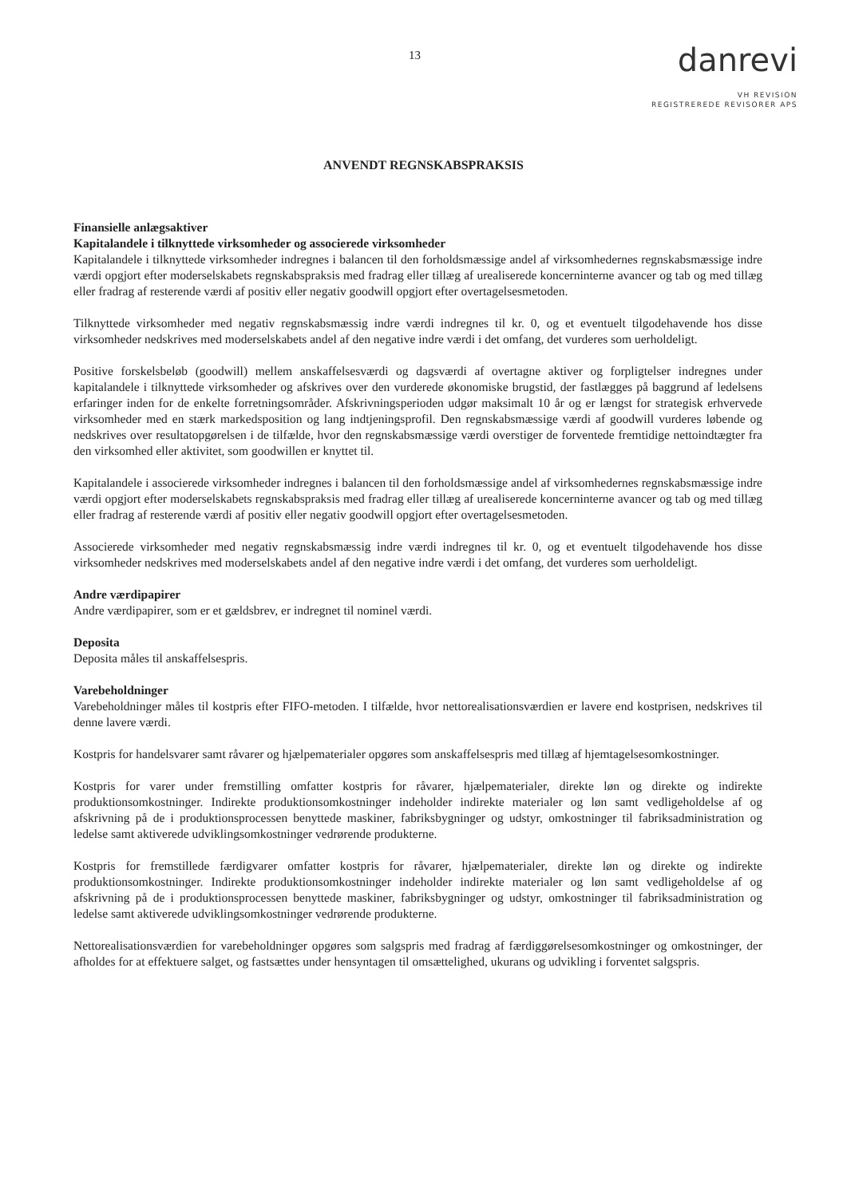13
danrevi
VH REVISION
REGISTREREDE REVISORER APS
ANVENDT REGNSKABSPRAKSIS
Finansielle anlægsaktiver
Kapitalandele i tilknyttede virksomheder og associerede virksomheder
Kapitalandele i tilknyttede virksomheder indregnes i balancen til den forholdsmæssige andel af virksomhedernes regnskabsmæssige indre værdi opgjort efter moderselskabets regnskabspraksis med fradrag eller tillæg af urealiserede koncerninterne avancer og tab og med tillæg eller fradrag af resterende værdi af positiv eller negativ goodwill opgjort efter overtagelsesmetoden.
Tilknyttede virksomheder med negativ regnskabsmæssig indre værdi indregnes til kr. 0, og et eventuelt tilgodehavende hos disse virksomheder nedskrives med moderselskabets andel af den negative indre værdi i det omfang, det vurderes som uerholdeligt.
Positive forskelsbeløb (goodwill) mellem anskaffelsesværdi og dagsværdi af overtagne aktiver og forpligtelser indregnes under kapitalandele i tilknyttede virksomheder og afskrives over den vurderede økonomiske brugstid, der fastlægges på baggrund af ledelsens erfaringer inden for de enkelte forretningsområder. Afskrivningsperioden udgør maksimalt 10 år og er længst for strategisk erhvervede virksomheder med en stærk markedsposition og lang indtjeningsprofil. Den regnskabsmæssige værdi af goodwill vurderes løbende og nedskrives over resultatopgørelsen i de tilfælde, hvor den regnskabsmæssige værdi overstiger de forventede fremtidige nettoindtægter fra den virksomhed eller aktivitet, som goodwillen er knyttet til.
Kapitalandele i associerede virksomheder indregnes i balancen til den forholdsmæssige andel af virksomhedernes regnskabsmæssige indre værdi opgjort efter moderselskabets regnskabspraksis med fradrag eller tillæg af urealiserede koncerninterne avancer og tab og med tillæg eller fradrag af resterende værdi af positiv eller negativ goodwill opgjort efter overtagelsesmetoden.
Associerede virksomheder med negativ regnskabsmæssig indre værdi indregnes til kr. 0, og et eventuelt tilgodehavende hos disse virksomheder nedskrives med moderselskabets andel af den negative indre værdi i det omfang, det vurderes som uerholdeligt.
Andre værdipapirer
Andre værdipapirer, som er et gældsbrev, er indregnet til nominel værdi.
Deposita
Deposita måles til anskaffelsespris.
Varebeholdninger
Varebeholdninger måles til kostpris efter FIFO-metoden. I tilfælde, hvor nettorealisationsværdien er lavere end kostprisen, nedskrives til denne lavere værdi.
Kostpris for handelsvarer samt råvarer og hjælpematerialer opgøres som anskaffelsespris med tillæg af hjemtagelsesomkostninger.
Kostpris for varer under fremstilling omfatter kostpris for råvarer, hjælpematerialer, direkte løn og direkte og indirekte produktionsomkostninger. Indirekte produktionsomkostninger indeholder indirekte materialer og løn samt vedligeholdelse af og afskrivning på de i produktionsprocessen benyttede maskiner, fabriksbygninger og udstyr, omkostninger til fabriksadministration og ledelse samt aktiverede udviklingsomkostninger vedrørende produkterne.
Kostpris for fremstillede færdigvarer omfatter kostpris for råvarer, hjælpematerialer, direkte løn og direkte og indirekte produktionsomkostninger. Indirekte produktionsomkostninger indeholder indirekte materialer og løn samt vedligeholdelse af og afskrivning på de i produktionsprocessen benyttede maskiner, fabriksbygninger og udstyr, omkostninger til fabriksadministration og ledelse samt aktiverede udviklingsomkostninger vedrørende produkterne.
Nettorealisationsværdien for varebeholdninger opgøres som salgspris med fradrag af færdiggørelsesomkostninger og omkostninger, der afholdes for at effektuere salget, og fastsættes under hensyntagen til omsættelighed, ukurans og udvikling i forventet salgspris.